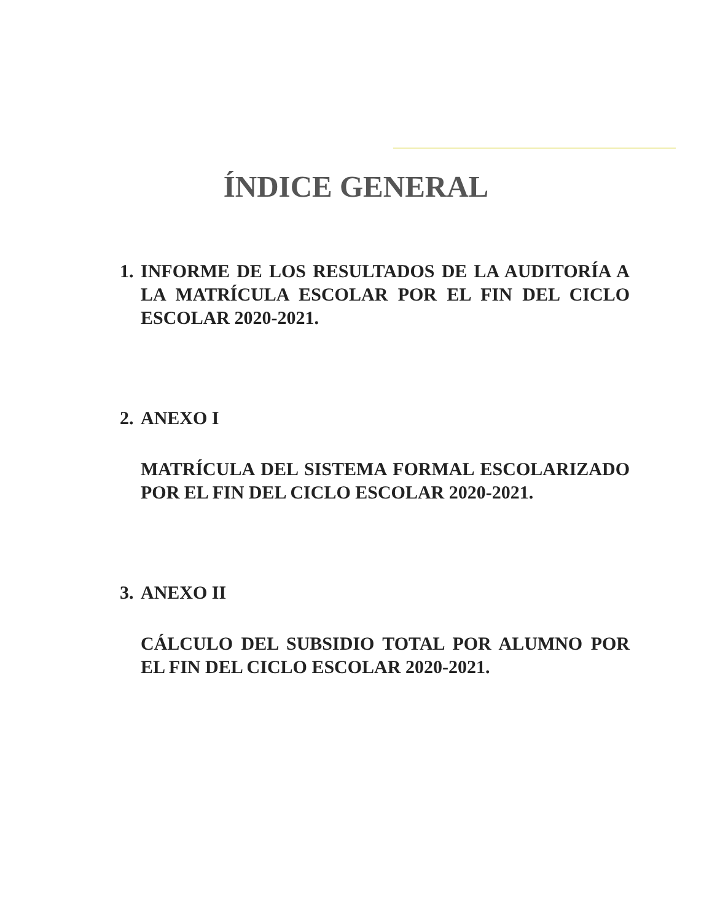ÍNDICE GENERAL
1. INFORME DE LOS RESULTADOS DE LA AUDITORÍA A LA MATRÍCULA ESCOLAR POR EL FIN DEL CICLO ESCOLAR 2020-2021.
2. ANEXO I
MATRÍCULA DEL SISTEMA FORMAL ESCOLARIZADO POR EL FIN DEL CICLO ESCOLAR 2020-2021.
3. ANEXO II
CÁLCULO DEL SUBSIDIO TOTAL POR ALUMNO POR EL FIN DEL CICLO ESCOLAR 2020-2021.